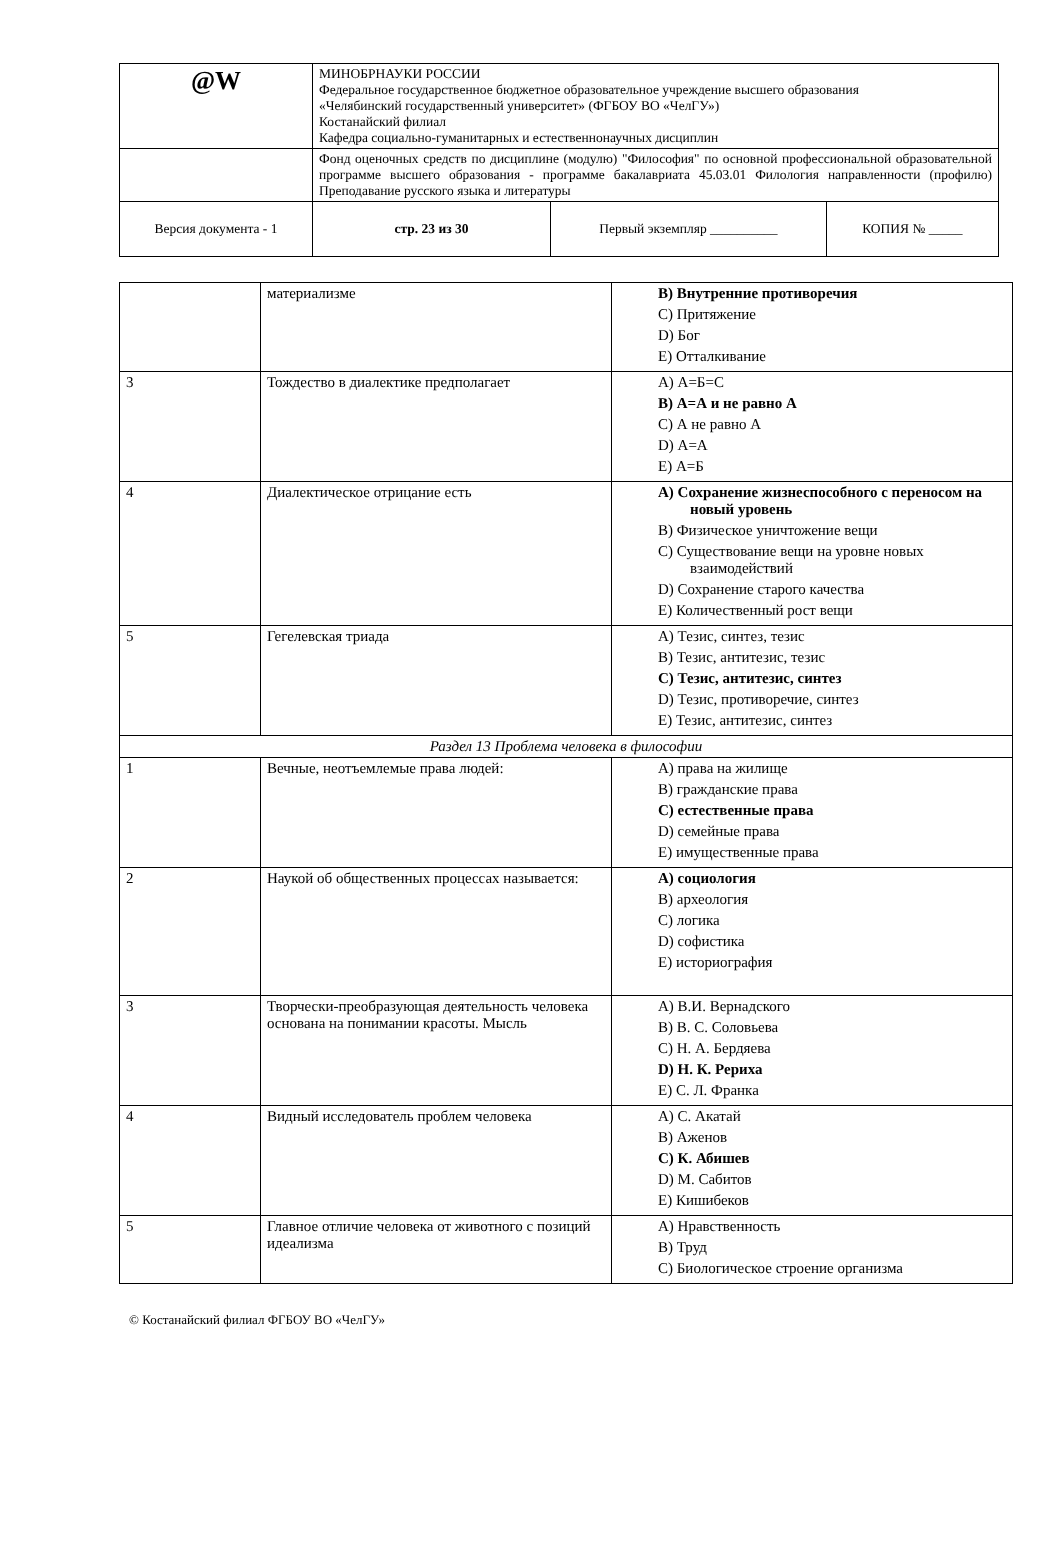| @W | МИНОБРНАУКИ РОССИИ Федеральное государственное бюджетное образовательное учреждение высшего образования «Челябинский государственный университет» (ФГБОУ ВО «ЧелГУ») Костанайский филиал Кафедра социально-гуманитарных и естественнонаучных дисциплин | | |
| | Фонд оценочных средств по дисциплине (модулю) "Философия" по основной профессиональной образовательной программе высшего образования - программе бакалавриата 45.03.01 Филология направленности (профилю) Преподавание русского языка и литературы | | |
| Версия документа - 1 | стр. 23 из 30 | Первый экземпляр __________ | КОПИЯ № _____ |
| | материализме | B) Внутренние противоречия C) Притяжение D) Бог E) Отталкивание |
| 3 | Тождество в диалектике предполагает | A) А=Б=С B) А=А и не равно А C) А не равно А D) А=А E) А=Б |
| 4 | Диалектическое отрицание есть | A) Сохранение жизнеспособного с переносом на новый уровень B) Физическое уничтожение вещи C) Существование вещи на уровне новых взаимодействий D) Сохранение старого качества E) Количественный рост вещи |
| 5 | Гегелевская триада | A) Тезис, синтез, тезис B) Тезис, антитезис, тезис C) Тезис, антитезис, синтез D) Тезис, противоречие, синтез E) Тезис, антитезис, синтез |
| Раздел 13 Проблема человека в философии | | |
| 1 | Вечные, неотъемлемые права людей: | A) права на жилище B) гражданские права C) естественные права D) семейные права E) имущественные права |
| 2 | Наукой об общественных процессах называется: | A) социология B) археология C) логика D) софистика E) историография |
| 3 | Творчески-преобразующая деятельность человека основана на понимании красоты. Мысль | A) В.И. Вернадского B) В. С. Соловьева C) Н. А. Бердяева D) Н. К. Рериха E) С. Л. Франка |
| 4 | Видный исследователь проблем человека | A) С. Акатай B) Аженов C) К. Абишев D) М. Сабитов E) Кишибеков |
| 5 | Главное отличие человека от животного с позиций идеализма | A) Нравственность B) Труд C) Биологическое строение организма |
© Костанайский филиал ФГБОУ ВО «ЧелГУ»